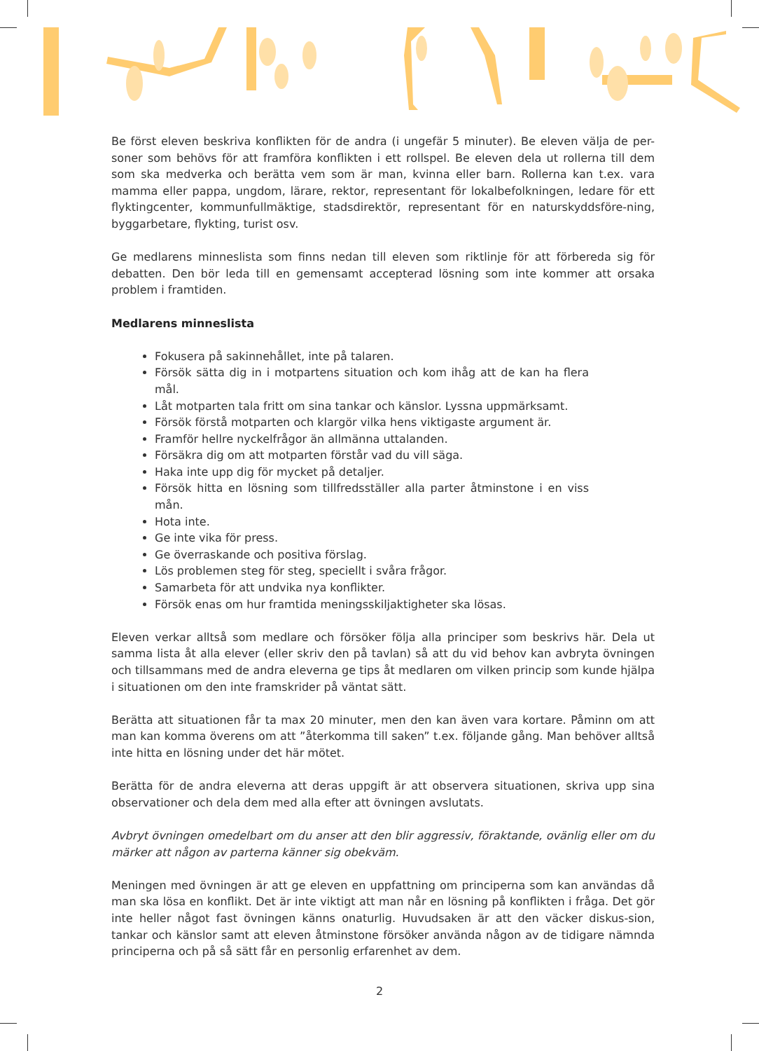Be först eleven beskriva konflikten för de andra (i ungefär 5 minuter). Be eleven välja de per-soner som behövs för att framföra konflikten i ett rollspel. Be eleven dela ut rollerna till dem som ska medverka och berätta vem som är man, kvinna eller barn. Rollerna kan t.ex. vara mamma eller pappa, ungdom, lärare, rektor, representant för lokalbefolkningen, ledare för ett flyktingcenter, kommunfullmäktige, stadsdirektör, representant för en naturskyddsföre-ning, byggarbetare, flykting, turist osv.
Ge medlarens minneslista som finns nedan till eleven som riktlinje för att förbereda sig för debatten. Den bör leda till en gemensamt accepterad lösning som inte kommer att orsaka problem i framtiden.
Medlarens minneslista
Fokusera på sakinnehållet, inte på talaren.
Försök sätta dig in i motpartens situation och kom ihåg att de kan ha flera mål.
Låt motparten tala fritt om sina tankar och känslor. Lyssna uppmärksamt.
Försök förstå motparten och klargör vilka hens viktigaste argument är.
Framför hellre nyckelfrågor än allmänna uttalanden.
Försäkra dig om att motparten förstår vad du vill säga.
Haka inte upp dig för mycket på detaljer.
Försök hitta en lösning som tillfredsställer alla parter åtminstone i en viss mån.
Hota inte.
Ge inte vika för press.
Ge överraskande och positiva förslag.
Lös problemen steg för steg, speciellt i svåra frågor.
Samarbeta för att undvika nya konflikter.
Försök enas om hur framtida meningsskiljaktigheter ska lösas.
Eleven verkar alltså som medlare och försöker följa alla principer som beskrivs här. Dela ut samma lista åt alla elever (eller skriv den på tavlan) så att du vid behov kan avbryta övningen och tillsammans med de andra eleverna ge tips åt medlaren om vilken princip som kunde hjälpa i situationen om den inte framskrider på väntat sätt.
Berätta att situationen får ta max 20 minuter, men den kan även vara kortare. Påminn om att man kan komma överens om att ”återkomma till saken” t.ex. följande gång. Man behöver alltså inte hitta en lösning under det här mötet.
Berätta för de andra eleverna att deras uppgift är att observera situationen, skriva upp sina observationer och dela dem med alla efter att övningen avslutats.
Avbryt övningen omedelbart om du anser att den blir aggressiv, föraktande, ovänlig eller om du märker att någon av parterna känner sig obekväm.
Meningen med övningen är att ge eleven en uppfattning om principerna som kan användas då man ska lösa en konflikt. Det är inte viktigt att man når en lösning på konflikten i fråga. Det gör inte heller något fast övningen känns onaturlig. Huvudsaken är att den väcker diskus-sion, tankar och känslor samt att eleven åtminstone försöker använda någon av de tidigare nämnda principerna och på så sätt får en personlig erfarenhet av dem.
2